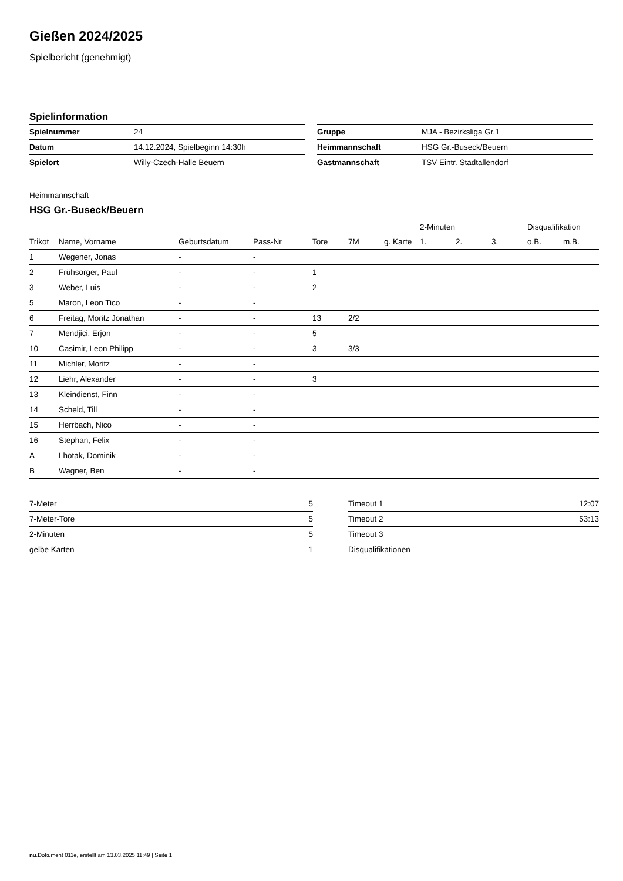Gießen 2024/2025
Spielbericht (genehmigt)
Spielinformation
| Spielnummer | 24 |
| Datum | 14.12.2024, Spielbeginn 14:30h |
| Spielort | Willy-Czech-Halle Beuern |
| Gruppe | MJA - Bezirksliga Gr.1 |
| Heimmannschaft | HSG Gr.-Buseck/Beuern |
| Gastmannschaft | TSV Eintr. Stadtallendorf |
Heimmannschaft
HSG Gr.-Buseck/Beuern
| | | | | | | | 2-Minuten | | | Disqualifikation | |
| --- | --- | --- | --- | --- | --- | --- | --- | --- | --- | --- | --- |
| Trikot | Name, Vorname | Geburtsdatum | Pass-Nr | Tore | 7M | g. Karte | 1. | 2. | 3. | o.B. | m.B. |
| 1 | Wegener, Jonas | - | - | | | | | | | | |
| 2 | Frühsorger, Paul | - | - | 1 | | | | | | | |
| 3 | Weber, Luis | - | - | 2 | | | | | | | |
| 5 | Maron, Leon Tico | - | - | | | | | | | | |
| 6 | Freitag, Moritz Jonathan | - | - | 13 | 2/2 | | | | | | |
| 7 | Mendjici, Erjon | - | - | 5 | | | | | | | |
| 10 | Casimir, Leon Philipp | - | - | 3 | 3/3 | | | | | | |
| 11 | Michler, Moritz | - | - | | | | | | | | |
| 12 | Liehr, Alexander | - | - | 3 | | | | | | | |
| 13 | Kleindienst, Finn | - | - | | | | | | | | |
| 14 | Scheld, Till | - | - | | | | | | | | |
| 15 | Herrbach, Nico | - | - | | | | | | | | |
| 16 | Stephan, Felix | - | - | | | | | | | | |
| A | Lhotak, Dominik | - | - | | | | | | | | |
| B | Wagner, Ben | - | - | | | | | | | | |
| 7-Meter | 5 |
| 7-Meter-Tore | 5 |
| 2-Minuten | 5 |
| gelbe Karten | 1 |
| Timeout 1 | 12:07 |
| Timeout 2 | 53:13 |
| Timeout 3 | |
| Disqualifikationen | |
nu.Dokument 011e, erstellt am 13.03.2025 11:49 | Seite 1